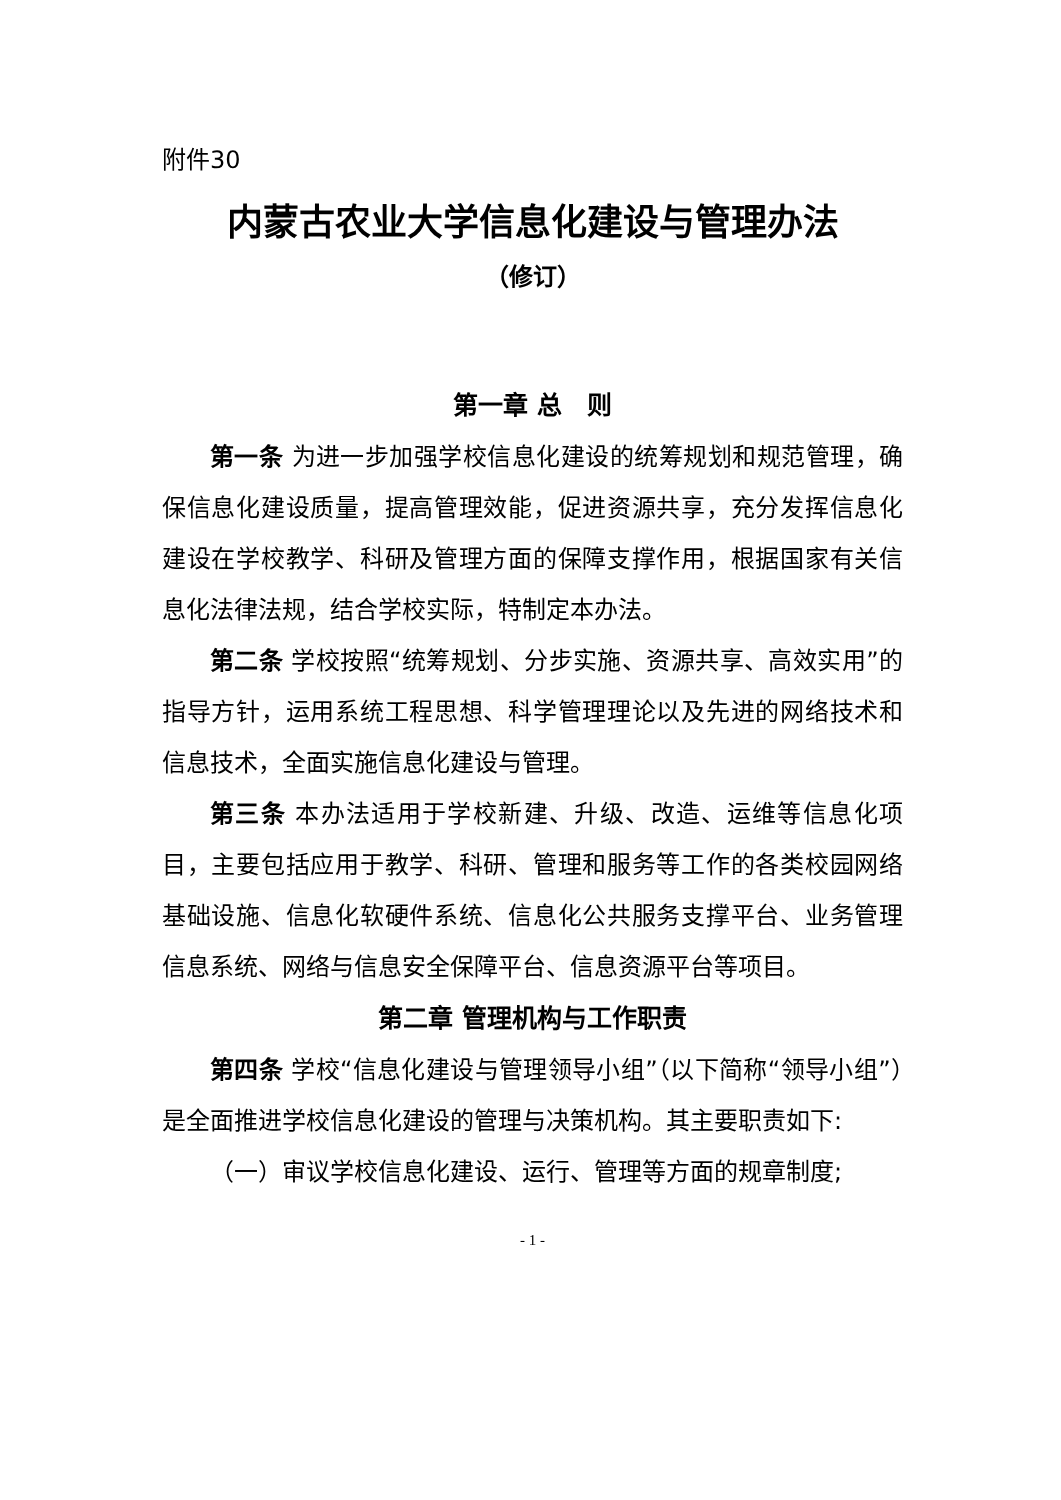附件30
内蒙古农业大学信息化建设与管理办法
（修订）
第一章 总　则
第一条 为进一步加强学校信息化建设的统筹规划和规范管理，确保信息化建设质量，提高管理效能，促进资源共享，充分发挥信息化建设在学校教学、科研及管理方面的保障支撑作用，根据国家有关信息化法律法规，结合学校实际，特制定本办法。
第二条 学校按照“统筹规划、分步实施、资源共享、高效实用”的指导方针，运用系统工程思想、科学管理理论以及先进的网络技术和信息技术，全面实施信息化建设与管理。
第三条 本办法适用于学校新建、升级、改造、运维等信息化项目，主要包括应用于教学、科研、管理和服务等工作的各类校园网络基础设施、信息化软硬件系统、信息化公共服务支撑平台、业务管理信息系统、网络与信息安全保障平台、信息资源平台等项目。
第二章 管理机构与工作职责
第四条 学校“信息化建设与管理领导小组”（以下简称“领导小组”）是全面推进学校信息化建设的管理与决策机构。其主要职责如下:
（一）审议学校信息化建设、运行、管理等方面的规章制度;
- 1 -